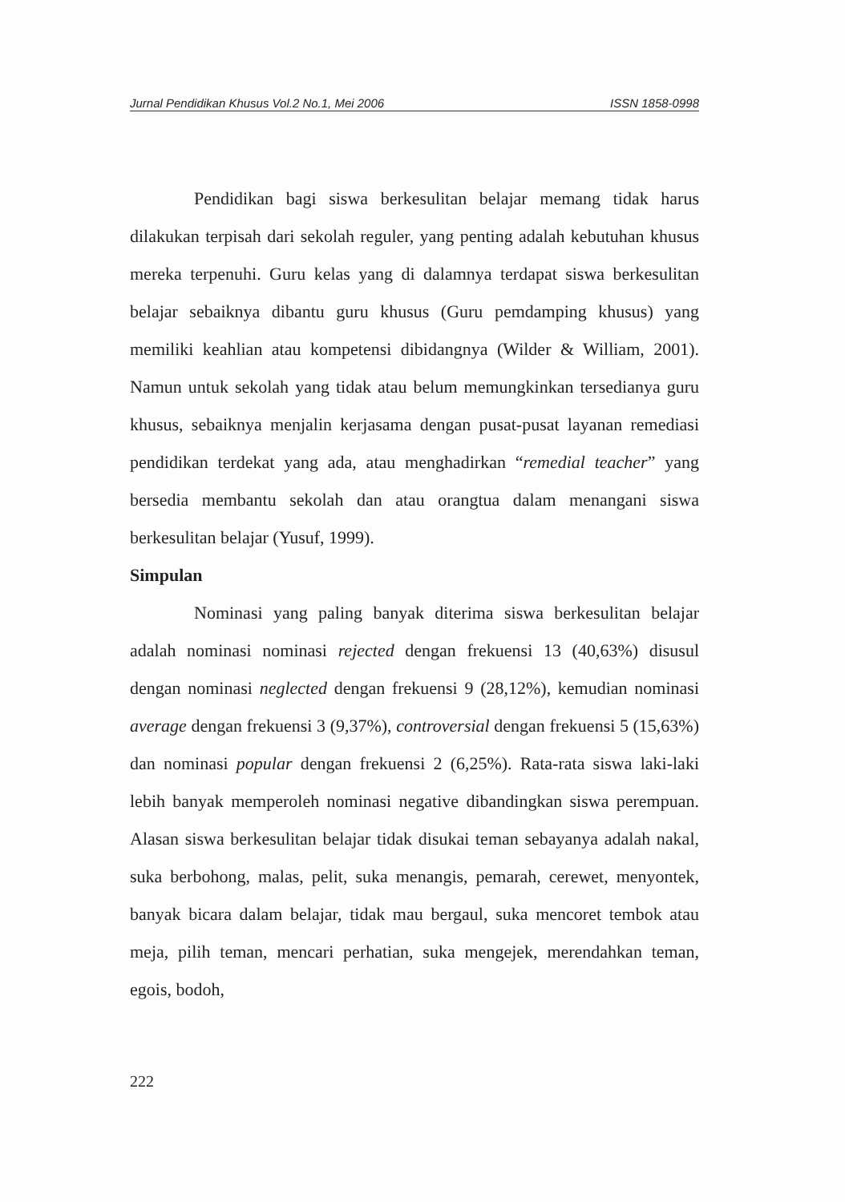Jurnal Pendidikan Khusus Vol.2 No.1, Mei 2006 ISSN 1858-0998
Pendidikan bagi siswa berkesulitan belajar memang tidak harus dilakukan terpisah dari sekolah reguler, yang penting adalah kebutuhan khusus mereka terpenuhi. Guru kelas yang di dalamnya terdapat siswa berkesulitan belajar sebaiknya dibantu guru khusus (Guru pemdamping khusus) yang memiliki keahlian atau kompetensi dibidangnya (Wilder & William, 2001). Namun untuk sekolah yang tidak atau belum memungkinkan tersedianya guru khusus, sebaiknya menjalin kerjasama dengan pusat-pusat layanan remediasi pendidikan terdekat yang ada, atau menghadirkan “remedial teacher” yang bersedia membantu sekolah dan atau orangtua dalam menangani siswa berkesulitan belajar (Yusuf, 1999).
Simpulan
Nominasi yang paling banyak diterima siswa berkesulitan belajar adalah nominasi nominasi rejected dengan frekuensi 13 (40,63%) disusul dengan nominasi neglected dengan frekuensi 9 (28,12%), kemudian nominasi average dengan frekuensi 3 (9,37%), controversial dengan frekuensi 5 (15,63%) dan nominasi popular dengan frekuensi 2 (6,25%). Rata-rata siswa laki-laki lebih banyak memperoleh nominasi negative dibandingkan siswa perempuan. Alasan siswa berkesulitan belajar tidak disukai teman sebayanya adalah nakal, suka berbohong, malas, pelit, suka menangis, pemarah, cerewet, menyontek, banyak bicara dalam belajar, tidak mau bergaul, suka mencoret tembok atau meja, pilih teman, mencari perhatian, suka mengejek, merendahkan teman, egois, bodoh,
222